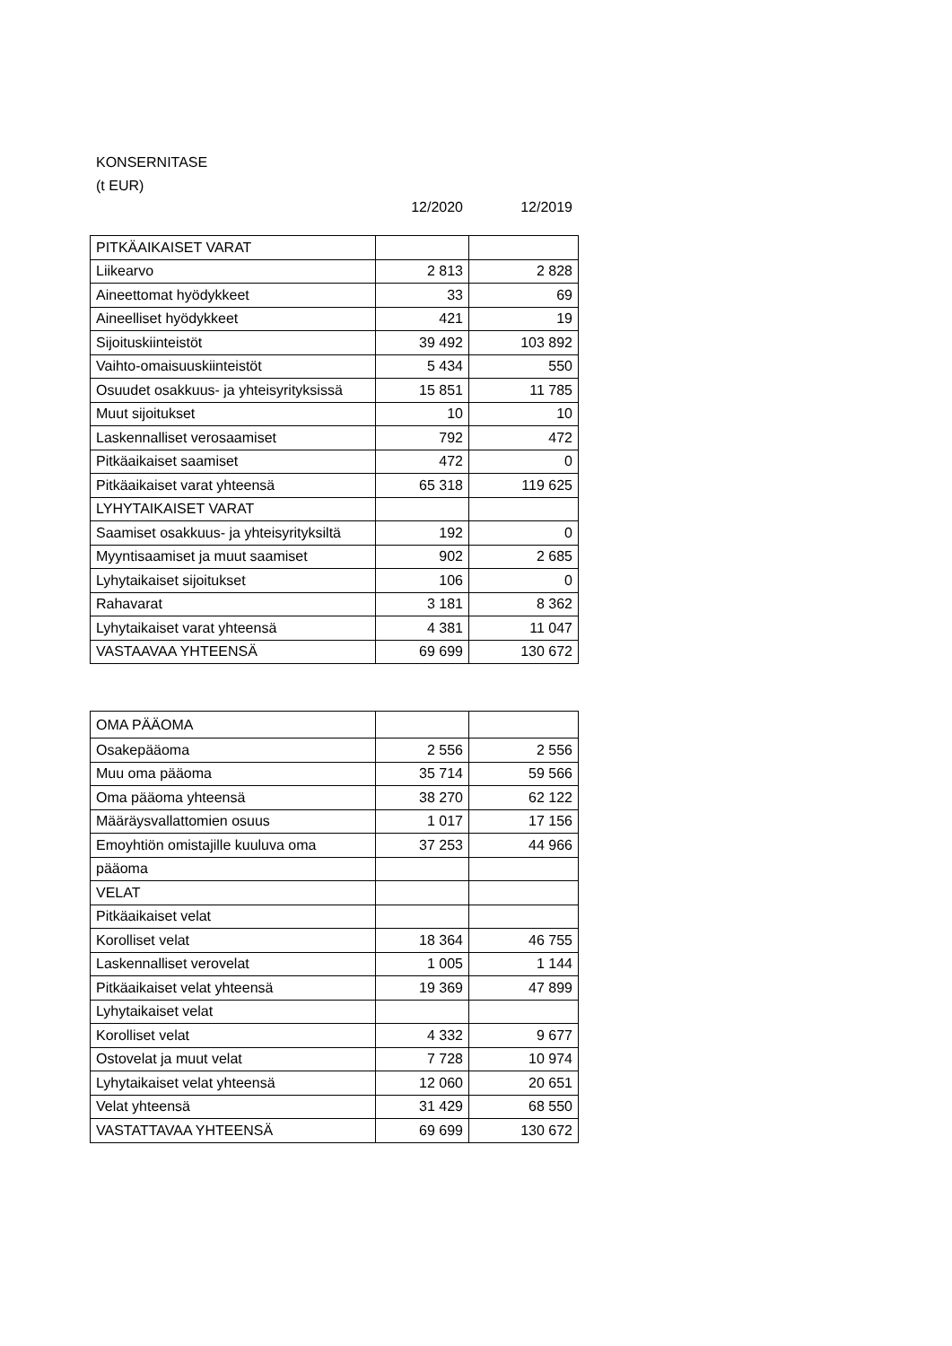KONSERNITASE
(t EUR)
12/2020 12/2019
| PITKÄAIKAISET VARAT | | |
| Liikearvo | 2 813 | 2 828 |
| Aineettomat hyödykkeet | 33 | 69 |
| Aineelliset hyödykkeet | 421 | 19 |
| Sijoituskiinteistöt | 39 492 | 103 892 |
| Vaihto-omaisuuskiinteistöt | 5 434 | 550 |
| Osuudet osakkuus- ja yhteisyrityksissä | 15 851 | 11 785 |
| Muut sijoitukset | 10 | 10 |
| Laskennalliset verosaamiset | 792 | 472 |
| Pitkäaikaiset saamiset | 472 | 0 |
| Pitkäaikaiset varat yhteensä | 65 318 | 119 625 |
| LYHYTAIKAISET VARAT | | |
| Saamiset osakkuus- ja yhteisyrityksiltä | 192 | 0 |
| Myyntisaamiset ja muut saamiset | 902 | 2 685 |
| Lyhytaikaiset sijoitukset | 106 | 0 |
| Rahavarat | 3 181 | 8 362 |
| Lyhytaikaiset varat yhteensä | 4 381 | 11 047 |
| VASTAAVAA YHTEENSÄ | 69 699 | 130 672 |
| OMA PÄÄOMA | | |
| Osakepääoma | 2 556 | 2 556 |
| Muu oma pääoma | 35 714 | 59 566 |
| Oma pääoma yhteensä | 38 270 | 62 122 |
| Määräysvallattomien osuus | 1 017 | 17 156 |
| Emoyhtiön omistajille kuuluva oma | 37 253 | 44 966 |
| pääoma | | |
| VELAT | | |
| Pitkäaikaiset velat | | |
| Korolliset velat | 18 364 | 46 755 |
| Laskennalliset verovelat | 1 005 | 1 144 |
| Pitkäaikaiset velat yhteensä | 19 369 | 47 899 |
| Lyhytaikaiset velat | | |
| Korolliset velat | 4 332 | 9 677 |
| Ostovelat ja muut velat | 7 728 | 10 974 |
| Lyhytaikaiset velat yhteensä | 12 060 | 20 651 |
| Velat yhteensä | 31 429 | 68 550 |
| VASTATTAVAA YHTEENSÄ | 69 699 | 130 672 |